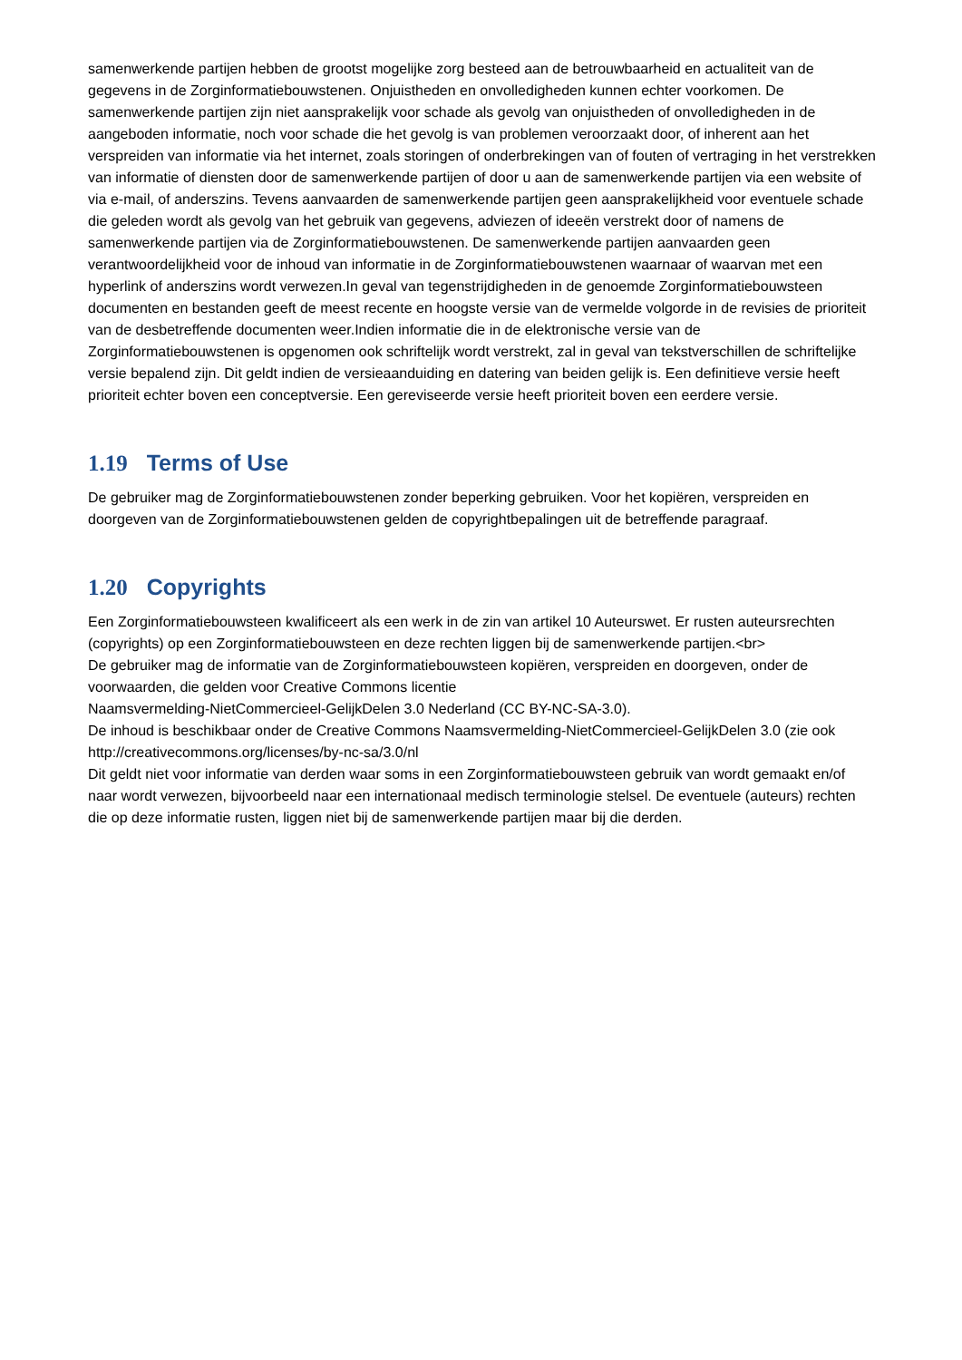samenwerkende partijen hebben de grootst mogelijke zorg besteed aan de betrouwbaarheid en actualiteit van de gegevens in de Zorginformatiebouwstenen. Onjuistheden en onvolledigheden kunnen echter voorkomen. De samenwerkende partijen zijn niet aansprakelijk voor schade als gevolg van onjuistheden of onvolledigheden in de aangeboden informatie, noch voor schade die het gevolg is van problemen veroorzaakt door, of inherent aan het verspreiden van informatie via het internet, zoals storingen of onderbrekingen van of fouten of vertraging in het verstrekken van informatie of diensten door de samenwerkende partijen of door u aan de samenwerkende partijen via een website of via e-mail, of anderszins. Tevens aanvaarden de samenwerkende partijen geen aansprakelijkheid voor eventuele schade die geleden wordt als gevolg van het gebruik van gegevens, adviezen of ideeën verstrekt door of namens de samenwerkende partijen via de Zorginformatiebouwstenen. De samenwerkende partijen aanvaarden geen verantwoordelijkheid voor de inhoud van informatie in de Zorginformatiebouwstenen waarnaar of waarvan met een hyperlink of anderszins wordt verwezen.In geval van tegenstrijdigheden in de genoemde Zorginformatiebouwsteen documenten en bestanden geeft de meest recente en hoogste versie van de vermelde volgorde in de revisies de prioriteit van de desbetreffende documenten weer.Indien informatie die in de elektronische versie van de Zorginformatiebouwstenen is opgenomen ook schriftelijk wordt verstrekt, zal in geval van tekstverschillen de schriftelijke versie bepalend zijn. Dit geldt indien de versieaanduiding en datering van beiden gelijk is. Een definitieve versie heeft prioriteit echter boven een conceptversie. Een gereviseerde versie heeft prioriteit boven een eerdere versie.
1.19 Terms of Use
De gebruiker mag de Zorginformatiebouwstenen zonder beperking gebruiken. Voor het kopiëren, verspreiden en doorgeven van de Zorginformatiebouwstenen gelden de copyrightbepalingen uit de betreffende paragraaf.
1.20 Copyrights
Een Zorginformatiebouwsteen kwalificeert als een werk in de zin van artikel 10 Auteurswet. Er rusten auteursrechten (copyrights) op een Zorginformatiebouwsteen en deze rechten liggen bij de samenwerkende partijen.<br>
De gebruiker mag de informatie van de Zorginformatiebouwsteen kopiëren, verspreiden en doorgeven, onder de voorwaarden, die gelden voor Creative Commons licentie
Naamsvermelding-NietCommercieel-GelijkDelen 3.0 Nederland (CC BY-NC-SA-3.0).
De inhoud is beschikbaar onder de Creative Commons Naamsvermelding-NietCommercieel-GelijkDelen 3.0 (zie ook http://creativecommons.org/licenses/by-nc-sa/3.0/nl
Dit geldt niet voor informatie van derden waar soms in een Zorginformatiebouwsteen gebruik van wordt gemaakt en/of naar wordt verwezen, bijvoorbeeld naar een internationaal medisch terminologie stelsel. De eventuele (auteurs) rechten die op deze informatie rusten, liggen niet bij de samenwerkende partijen maar bij die derden.